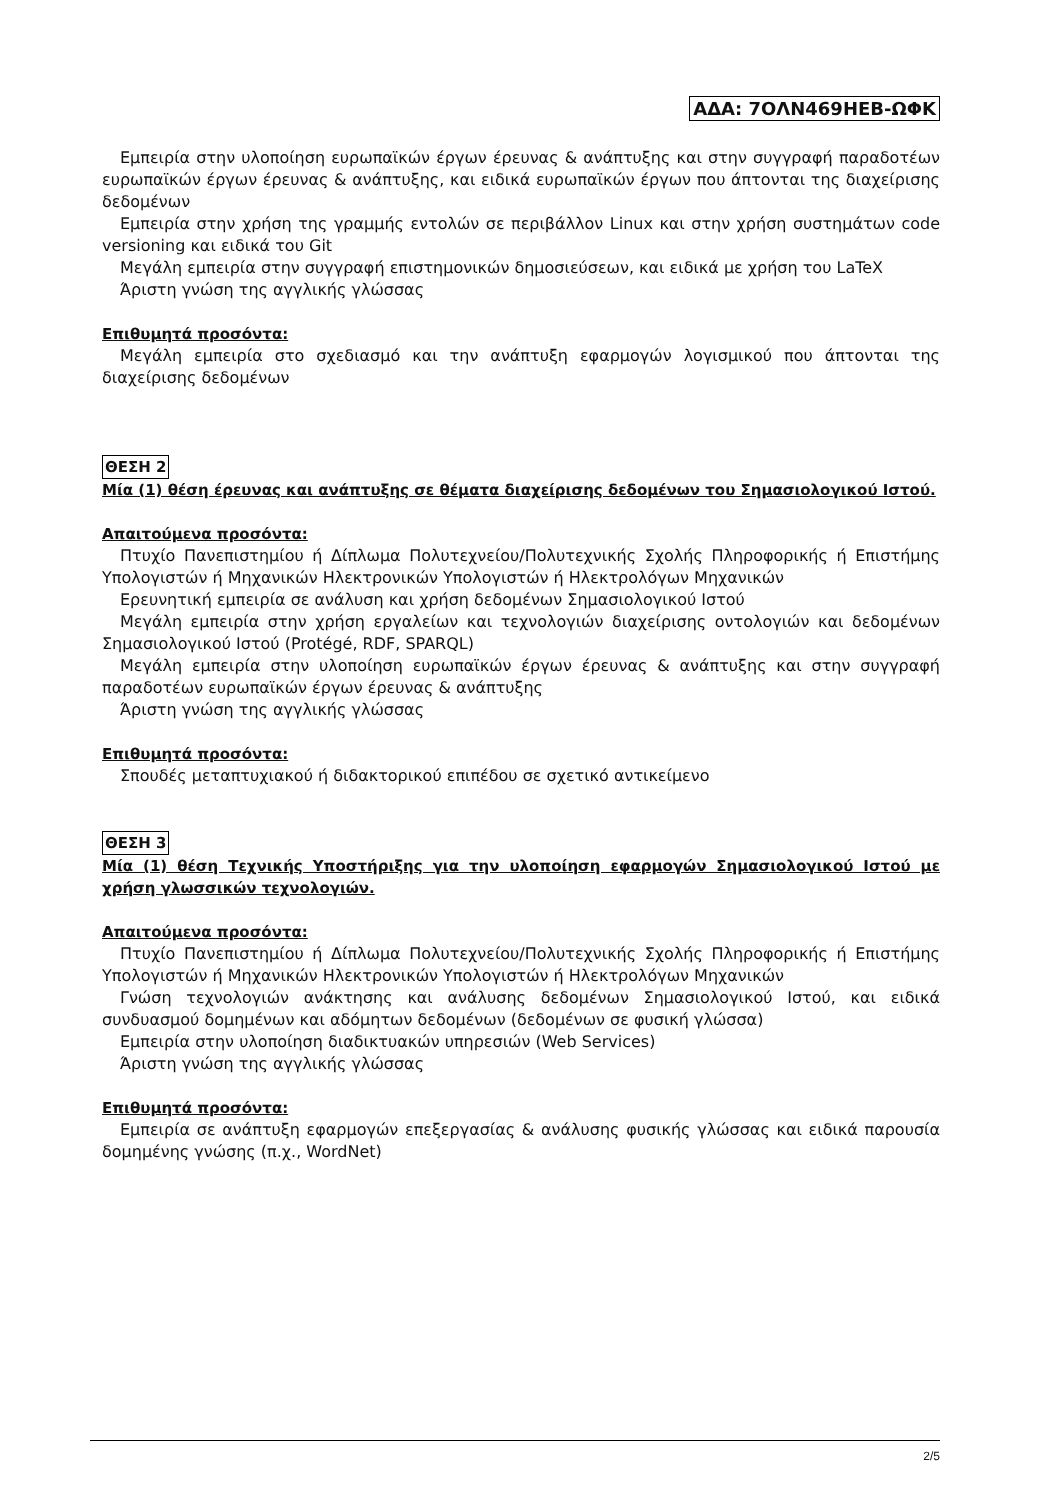ΑΔΑ: 7ΟΛΝ469ΗΕΒ-ΩΦΚ
Εμπειρία στην υλοποίηση ευρωπαϊκών έργων έρευνας & ανάπτυξης και στην συγγραφή παραδοτέων ευρωπαϊκών έργων έρευνας & ανάπτυξης, και ειδικά ευρωπαϊκών έργων που άπτονται της διαχείρισης δεδομένων
Εμπειρία στην χρήση της γραμμής εντολών σε περιβάλλον Linux και στην χρήση συστημάτων code versioning και ειδικά του Git
Μεγάλη εμπειρία στην συγγραφή επιστημονικών δημοσιεύσεων, και ειδικά με χρήση του LaTeX
Άριστη γνώση της αγγλικής γλώσσας
Επιθυμητά προσόντα:
Μεγάλη εμπειρία στο σχεδιασμό και την ανάπτυξη εφαρμογών λογισμικού που άπτονται της διαχείρισης δεδομένων
ΘΕΣΗ 2
Μία (1) θέση έρευνας και ανάπτυξης σε θέματα διαχείρισης δεδομένων του Σημασιολογικού Ιστού.
Απαιτούμενα προσόντα:
Πτυχίο Πανεπιστημίου ή Δίπλωμα Πολυτεχνείου/Πολυτεχνικής Σχολής Πληροφορικής ή Επιστήμης Υπολογιστών ή Μηχανικών Ηλεκτρονικών Υπολογιστών ή Ηλεκτρολόγων Μηχανικών
Ερευνητική εμπειρία σε ανάλυση και χρήση δεδομένων Σημασιολογικού Ιστού
Μεγάλη εμπειρία στην χρήση εργαλείων και τεχνολογιών διαχείρισης οντολογιών και δεδομένων Σημασιολογικού Ιστού (Protégé, RDF, SPARQL)
Μεγάλη εμπειρία στην υλοποίηση ευρωπαϊκών έργων έρευνας & ανάπτυξης και στην συγγραφή παραδοτέων ευρωπαϊκών έργων έρευνας & ανάπτυξης
Άριστη γνώση της αγγλικής γλώσσας
Επιθυμητά προσόντα:
Σπουδές μεταπτυχιακού ή διδακτορικού επιπέδου σε σχετικό αντικείμενο
ΘΕΣΗ 3
Μία (1) θέση Τεχνικής Υποστήριξης για την υλοποίηση εφαρμογών Σημασιολογικού Ιστού με χρήση γλωσσικών τεχνολογιών.
Απαιτούμενα προσόντα:
Πτυχίο Πανεπιστημίου ή Δίπλωμα Πολυτεχνείου/Πολυτεχνικής Σχολής Πληροφορικής ή Επιστήμης Υπολογιστών ή Μηχανικών Ηλεκτρονικών Υπολογιστών ή Ηλεκτρολόγων Μηχανικών
Γνώση τεχνολογιών ανάκτησης και ανάλυσης δεδομένων Σημασιολογικού Ιστού, και ειδικά συνδυασμού δομημένων και αδόμητων δεδομένων (δεδομένων σε φυσική γλώσσα)
Εμπειρία στην υλοποίηση διαδικτυακών υπηρεσιών (Web Services)
Άριστη γνώση της αγγλικής γλώσσας
Επιθυμητά προσόντα:
Εμπειρία σε ανάπτυξη εφαρμογών επεξεργασίας & ανάλυσης φυσικής γλώσσας και ειδικά παρουσία δομημένης γνώσης (π.χ., WordNet)
2/5